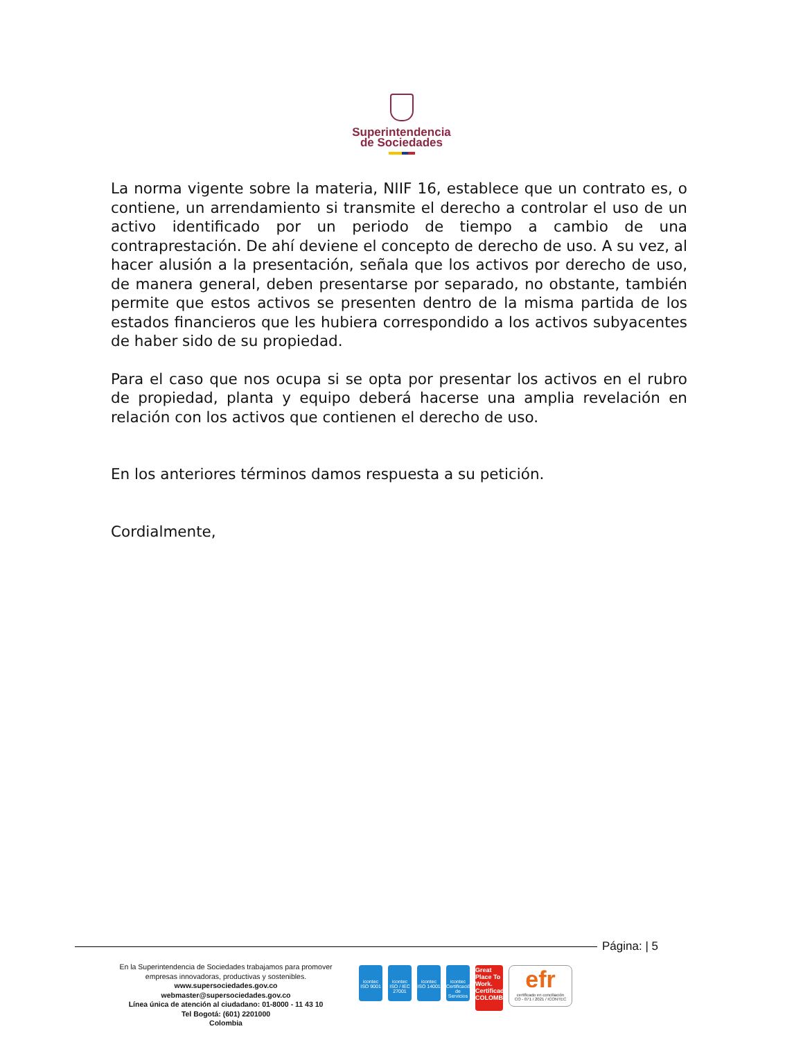Superintendencia
de Sociedades
La norma vigente sobre la materia, NIIF 16, establece que un contrato es, o contiene, un arrendamiento si transmite el derecho a controlar el uso de un activo identificado por un periodo de tiempo a cambio de una contraprestación. De ahí deviene el concepto de derecho de uso. A su vez, al hacer alusión a la presentación, señala que los activos por derecho de uso, de manera general, deben presentarse por separado, no obstante, también permite que estos activos se presenten dentro de la misma partida de los estados financieros que les hubiera correspondido a los activos subyacentes de haber sido de su propiedad.
Para el caso que nos ocupa si se opta por presentar los activos en el rubro de propiedad, planta y equipo deberá hacerse una amplia revelación en relación con los activos que contienen el derecho de uso.
En los anteriores términos damos respuesta a su petición.
Cordialmente,
Página: | 5
En la Superintendencia de Sociedades trabajamos para promover empresas innovadoras, productivas y sostenibles.
www.supersociedades.gov.co
webmaster@supersociedades.gov.co
Línea única de atención al ciudadano: 01-8000 - 11 43 10
Tel Bogotá: (601) 2201000
Colombia
icontec
ISO 9001
icontec
ISO / IEC 27001
icontec
ISO 14001
icontec
Certificación de Servicios
Great Place To Work. Certificado COLOMBIA
efr
certificado en conciliación
CO - 071 / 2021 / ICONTEC